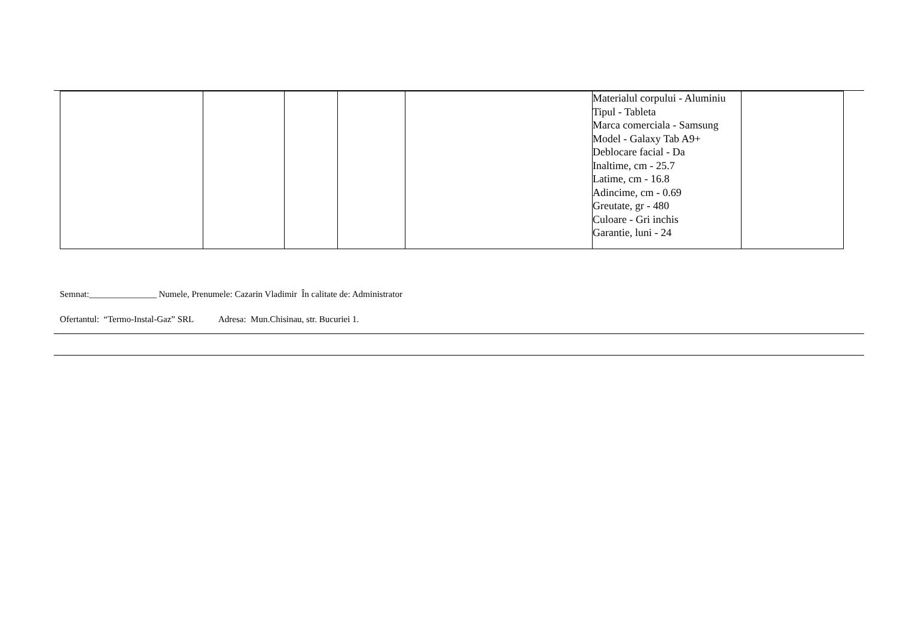| | | | | | Materialul corpului - Aluminiu Tipul - Tableta Marca comerciala - Samsung Model - Galaxy Tab A9+ Deblocare facial - Da Inaltime, cm - 25.7 Latime, cm - 16.8 Adincime, cm - 0.69 Greutate, gr - 480 Culoare - Gri inchis Garantie, luni - 24 | |
Semnat:_______________ Numele, Prenumele: Cazarin Vladimir În calitate de: Administrator
Ofertantul: “Termo-Instal-Gaz” SRL Adresa: Mun.Chisinau, str. Bucuriei 1.